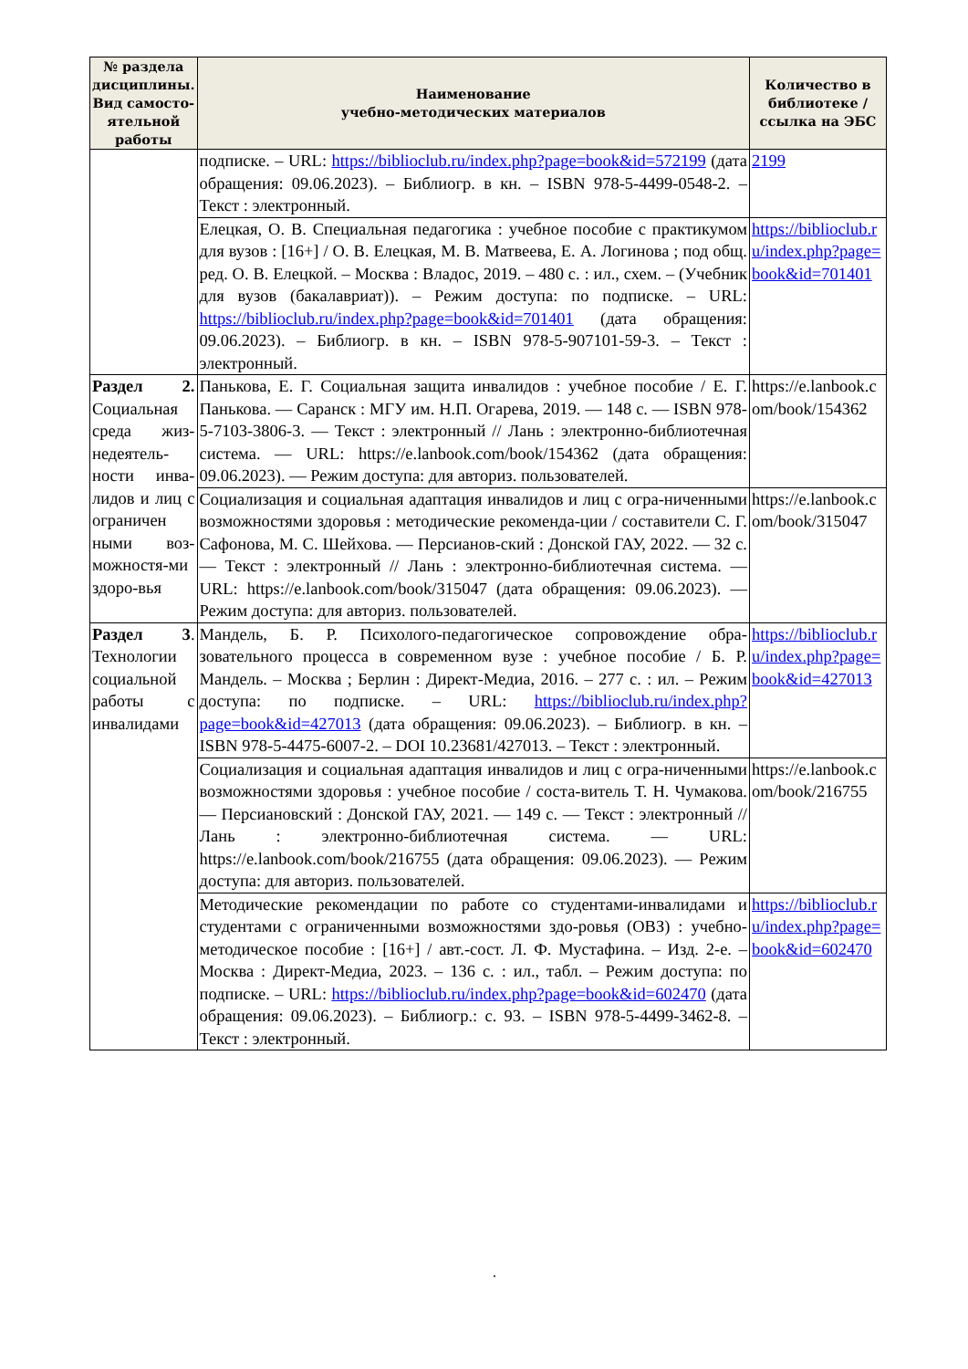| № раздела дисциплины. Вид самосто-ятельной работы | Наименование учебно-методических материалов | Количество в библиотеке / ссылка на ЭБС |
| --- | --- | --- |
| | подписке. – URL: https://biblioclub.ru/index.php?page=book&id=572199 (дата обращения: 09.06.2023). – Библиогр. в кн. – ISBN 978-5-4499-0548-2. – Текст : электронный. | 2199 |
| | Елецкая, О. В. Специальная педагогика : учебное пособие с практикумом для вузов : [16+] / О. В. Елецкая, М. В. Матвеева, Е. А. Логинова ; под общ. ред. О. В. Елецкой. – Москва : Владос, 2019. – 480 с. : ил., схем. – (Учебник для вузов (бакалавриат)). – Режим доступа: по подписке. – URL: https://biblioclub.ru/index.php?page=book&id=701401 (дата обращения: 09.06.2023). – Библиогр. в кн. – ISBN 978-5-907101-59-3. – Текст : электронный. | https://biblioclub.ru/index.php?page=book&id=701401 |
| Раздел 2. Социальная среда жиз-недеятель-ности инва-лидов и лиц с ограничен ными воз-можностя-ми здоро-вья | Панькова, Е. Г. Социальная защита инвалидов : учебное пособие / Е. Г. Панькова. — Саранск : МГУ им. Н.П. Огарева, 2019. — 148 с. — ISBN 978-5-7103-3806-3. — Текст : электронный // Лань : электронно-библиотечная система. — URL: https://e.lanbook.com/book/154362 (дата обращения: 09.06.2023). — Режим доступа: для авториз. пользователей. | https://e.lanbook.com/book/154362 |
| | Социализация и социальная адаптация инвалидов и лиц с огра-ниченными возможностями здоровья : методические рекоменда-ции / составители С. Г. Сафонова, М. С. Шейхова. — Персианов-ский : Донской ГАУ, 2022. — 32 с. — Текст : электронный // Лань : электронно-библиотечная система. — URL: https://e.lanbook.com/book/315047 (дата обращения: 09.06.2023). — Режим доступа: для авториз. пользователей. | https://e.lanbook.com/book/315047 |
| Раздел 3 . Технологии социальной работы с инвалидами | Мандель, Б. Р. Психолого-педагогическое сопровождение обра-зовательного процесса в современном вузе : учебное пособие / Б. Р. Мандель. – Москва ; Берлин : Директ-Медиа, 2016. – 277 с. : ил. – Режим доступа: по подписке. – URL: https://biblioclub.ru/index.php?page=book&id=427013 (дата обращения: 09.06.2023). – Библиогр. в кн. – ISBN 978-5-4475-6007-2. – DOI 10.23681/427013. – Текст : электронный. | https://biblioclub.ru/index.php?page=book&id=427013 |
| | Социализация и социальная адаптация инвалидов и лиц с огра-ниченными возможностями здоровья : учебное пособие / соста-витель Т. Н. Чумакова. — Персиановский : Донской ГАУ, 2021. — 149 с. — Текст : электронный // Лань : электронно-библиотечная система. — URL: https://e.lanbook.com/book/216755 (дата обращения: 09.06.2023). — Режим доступа: для авториз. пользователей. | https://e.lanbook.com/book/216755 |
| | Методические рекомендации по работе со студентами-инвалидами и студентами с ограниченными возможностями здо-ровья (ОВЗ) : учебно-методическое пособие : [16+] / авт.-сост. Л. Ф. Мустафина. – Изд. 2-е. – Москва : Директ-Медиа, 2023. – 136 с. : ил., табл. – Режим доступа: по подписке. – URL: https://biblioclub.ru/index.php?page=book&id=602470 (дата обращения: 09.06.2023). – Библиогр.: с. 93. – ISBN 978-5-4499-3462-8. – Текст : электронный. | https://biblioclub.ru/index.php?page=book&id=602470 |
.